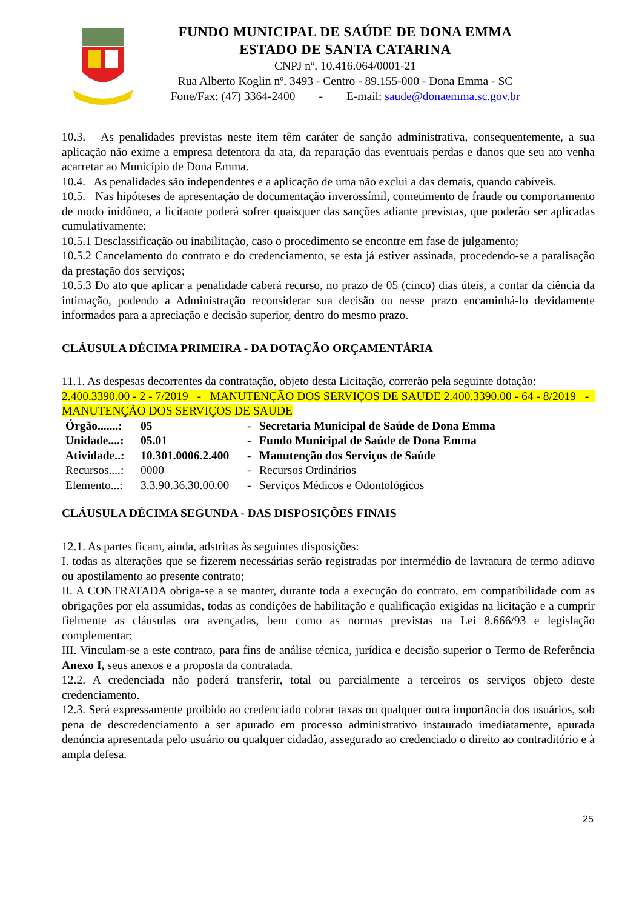FUNDO MUNICIPAL DE SAÚDE DE DONA EMMA
ESTADO DE SANTA CATARINA
CNPJ nº. 10.416.064/0001-21
Rua Alberto Koglin nº. 3493 - Centro - 89.155-000 - Dona Emma - SC
Fone/Fax: (47) 3364-2400 - E-mail: saude@donaemma.sc.gov.br
10.3. As penalidades previstas neste item têm caráter de sanção administrativa, consequentemente, a sua aplicação não exime a empresa detentora da ata, da reparação das eventuais perdas e danos que seu ato venha acarretar ao Município de Dona Emma.
10.4. As penalidades são independentes e a aplicação de uma não exclui a das demais, quando cabíveis.
10.5. Nas hipóteses de apresentação de documentação inverossímil, cometimento de fraude ou comportamento de modo inidôneo, a licitante poderá sofrer quaisquer das sanções adiante previstas, que poderão ser aplicadas cumulativamente:
10.5.1 Desclassificação ou inabilitação, caso o procedimento se encontre em fase de julgamento;
10.5.2 Cancelamento do contrato e do credenciamento, se esta já estiver assinada, procedendo-se a paralisação da prestação dos serviços;
10.5.3 Do ato que aplicar a penalidade caberá recurso, no prazo de 05 (cinco) dias úteis, a contar da ciência da intimação, podendo a Administração reconsiderar sua decisão ou nesse prazo encaminhá-lo devidamente informados para a apreciação e decisão superior, dentro do mesmo prazo.
CLÁUSULA DÉCIMA PRIMEIRA - DA DOTAÇÃO ORÇAMENTÁRIA
11.1. As despesas decorrentes da contratação, objeto desta Licitação, correrão pela seguinte dotação:
2.400.3390.00 - 2 - 7/2019 - MANUTENÇÃO DOS SERVIÇOS DE SAUDE 2.400.3390.00 - 64 - 8/2019 - MANUTENÇÃO DOS SERVIÇOS DE SAUDE
| Órgão.......: | 05 | - | Secretaria Municipal de Saúde de Dona Emma |
| Unidade....: | 05.01 | - | Fundo Municipal de Saúde de Dona Emma |
| Atividade..: | 10.301.0006.2.400 | - | Manutenção dos Serviços de Saúde |
| Recursos....: | 0000 | - | Recursos Ordinários |
| Elemento...: | 3.3.90.36.30.00.00 | - | Serviços Médicos e Odontológicos |
CLÁUSULA DÉCIMA SEGUNDA - DAS DISPOSIÇÕES FINAIS
12.1. As partes ficam, ainda, adstritas às seguintes disposições:
I. todas as alterações que se fizerem necessárias serão registradas por intermédio de lavratura de termo aditivo ou apostilamento ao presente contrato;
II. A CONTRATADA obriga-se a se manter, durante toda a execução do contrato, em compatibilidade com as obrigações por ela assumidas, todas as condições de habilitação e qualificação exigidas na licitação e a cumprir fielmente as cláusulas ora avençadas, bem como as normas previstas na Lei 8.666/93 e legislação complementar;
III. Vinculam-se a este contrato, para fins de análise técnica, jurídica e decisão superior o Termo de Referência Anexo I, seus anexos e a proposta da contratada.
12.2. A credenciada não poderá transferir, total ou parcialmente a terceiros os serviços objeto deste credenciamento.
12.3. Será expressamente proibido ao credenciado cobrar taxas ou qualquer outra importância dos usuários, sob pena de descredenciamento a ser apurado em processo administrativo instaurado imediatamente, apurada denúncia apresentada pelo usuário ou qualquer cidadão, assegurado ao credenciado o direito ao contraditório e à ampla defesa.
25